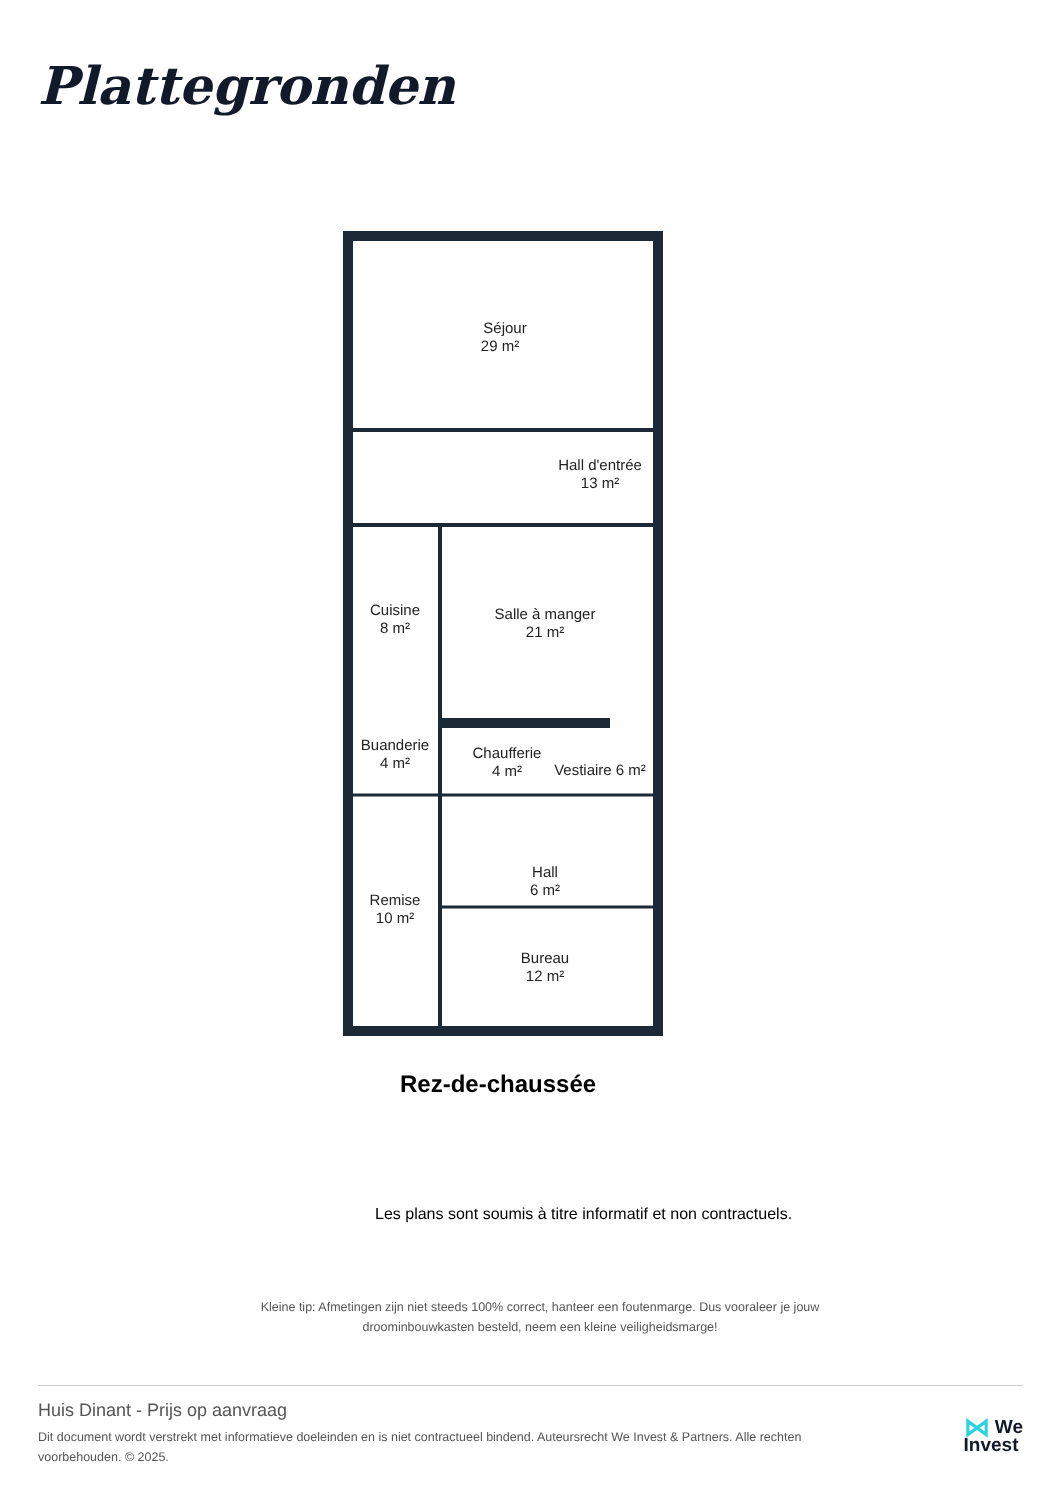Plattegronden
Séjour
29 m²
Hall d'entrée
13 m²
Cuisine
8 m²
Salle à manger
21 m²
Buanderie
4 m²
Chaufferie
4 m²
Vestiaire 6 m²
Hall
6 m²
Remise
10 m²
Bureau
12 m²
Rez-de-chaussée
Les plans sont soumis à titre informatif et non contractuels.
Kleine tip: Afmetingen zijn niet steeds 100% correct, hanteer een foutenmarge. Dus vooraleer je jouw droominbouwkasten besteld, neem een kleine veiligheidsmarge!
Huis Dinant - Prijs op aanvraag
Dit document wordt verstrekt met informatieve doeleinden en is niet contractueel bindend. Auteursrecht We Invest & Partners. Alle rechten voorbehouden. © 2025.
⋈ We
Invest